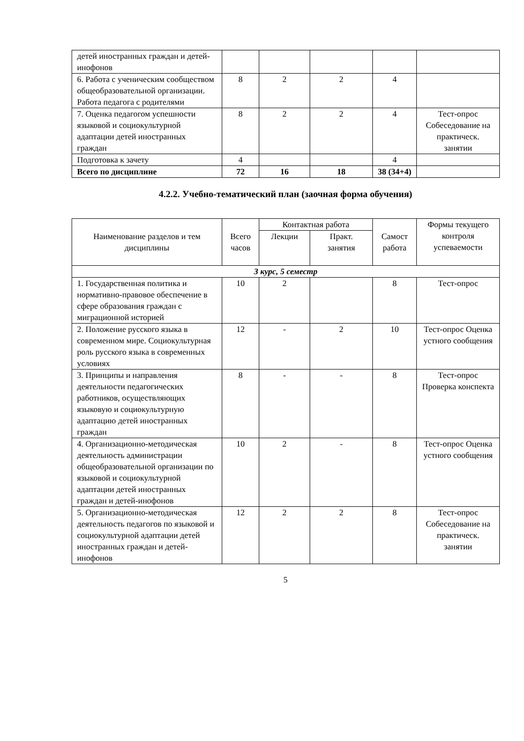| детей иностранных граждан и детей-инофонов | | | | | |
| 6. Работа с ученическим сообществом общеобразовательной организации. Работа педагога с родителями | 8 | 2 | 2 | 4 | |
| 7. Оценка педагогом успешности языковой и социокультурной адаптации детей иностранных граждан | 8 | 2 | 2 | 4 | Тест-опрос Собеседование на практическ. занятии |
| Подготовка к зачету | 4 | | | 4 | |
| Всего по дисциплине | 72 | 16 | 18 | 38 (34+4) | |
4.2.2. Учебно-тематический план (заочная форма обучения)
| Наименование разделов и тем дисциплины | Всего часов | Контактная работа | | Самост работа | Формы текущего контроля успеваемости |
| --- | --- | --- | --- | --- | --- |
| | | Лекции | Практ. занятия | | |
| 3 курс, 5 семестр | | | | | |
| 1. Государственная политика и нормативно-правовое обеспечение в сфере образования граждан с миграционной историей | 10 | 2 | | 8 | Тест-опрос |
| 2. Положение русского языка в современном мире. Социокультурная роль русского языка в современных условиях | 12 | - | 2 | 10 | Тест-опрос Оценка устного сообщения |
| 3. Принципы и направления деятельности педагогических работников, осуществляющих языковую и социокультурную адаптацию детей иностранных граждан | 8 | - | - | 8 | Тест-опрос Проверка конспекта |
| 4. Организационно-методическая деятельность администрации общеобразовательной организации по языковой и социокультурной адаптации детей иностранных граждан и детей-инофонов | 10 | 2 | - | 8 | Тест-опрос Оценка устного сообщения |
| 5. Организационно-методическая деятельность педагогов по языковой и социокультурной адаптации детей иностранных граждан и детей-инофонов | 12 | 2 | 2 | 8 | Тест-опрос Собеседование на практическ. занятии |
5